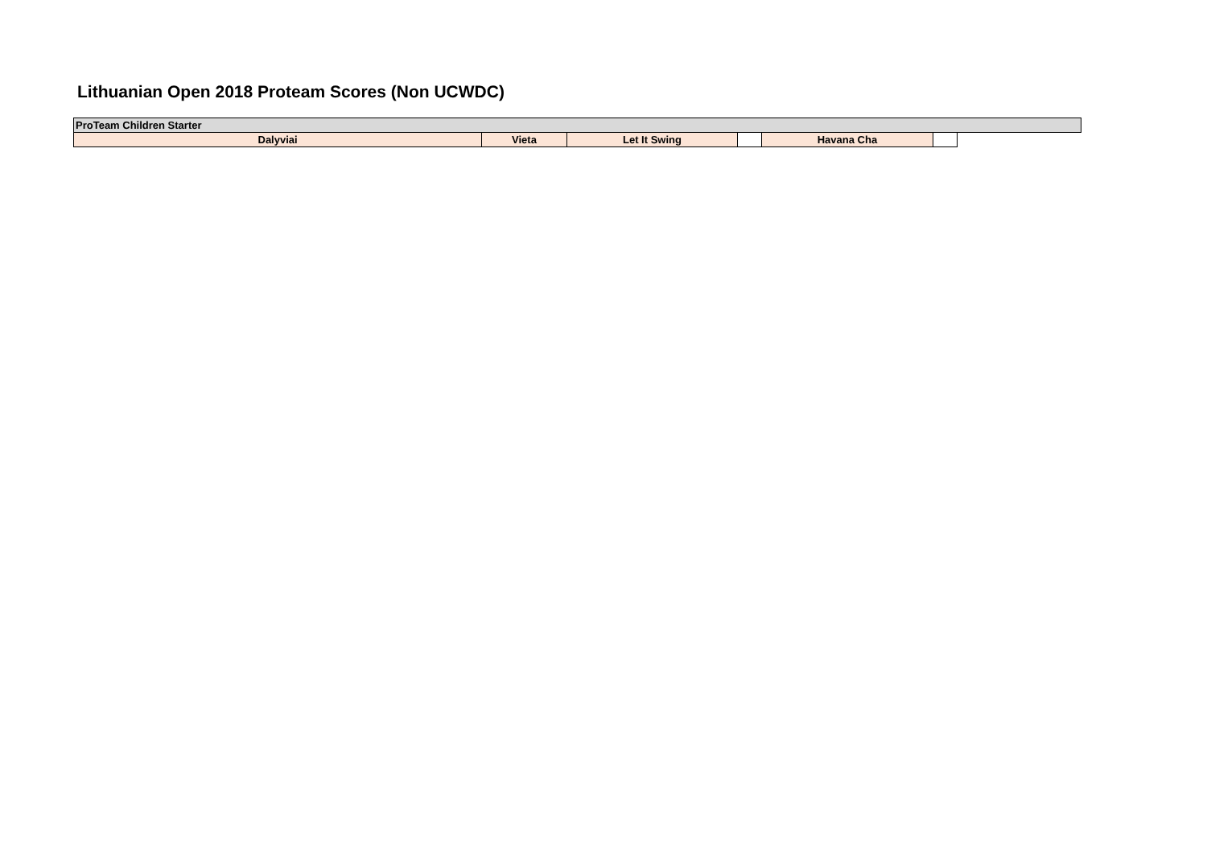Lithuanian Open 2018 Proteam Scores (Non UCWDC)
| ProTeam Children Starter | | | | | | |
| Dalyviai | Vieta | Let It Swing | | Havana Cha | | |